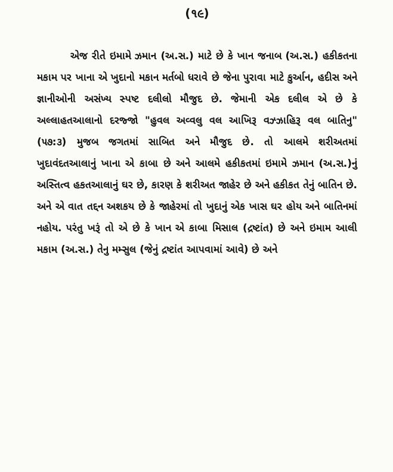(૧૯)
એજ રીતે ઇમામે ઝમાન (અ.સ.) માટે છે કે ખાન જનાબ (અ.સ.) હકીકતના મકામ પર ખાના એ ખુદાનો મકાન મર્તબો ધરાવે છે જેના પુરાવા માટે કુર્આન, હદીસ અને જ્ઞાનીઓની અસંખ્ય સ્પષ્ટ દલીલો મૌજુદ છે. જેમાની એક દલીલ એ છે કે અલ્લાહતઆલાનો દરજ્જો "હુવલ અવ્વલુ વલ આખિરૂ વઝ્ઝાહિરૂ વલ બાતિનુ" (૫૭:૩) મુજબ જગતમાં સાબિત અને મૌજુદ છે. તો આલમે શરીઅતમાં ખુદાવંદતઆલાનું ખાના એ કાબા છે અને આલમે હકીકતમાં ઇમામે ઝમાન (અ.સ.)નું અસ્તિત્વ હકતઆલાનું ઘર છે, કારણ કે શરીઅત જાહેર છે અને હકીકત તેનું બાતિન છે. અને એ વાત તદ્દન અશકય છે કે જાહેરમાં તો ખુદાનું એક ખાસ ઘર હોય અને બાતિનમાં નહોય. પરંતુ ખરૂં તો એ છે કે ખાન એ કાબા મિસાલ (દ્રષ્ટાંત) છે અને ઇમામ આલી મકામ (અ.સ.) તેનુ મમ્સુલ (જેનું દ્રષ્ટાંત આપવામાં આવે) છે અને